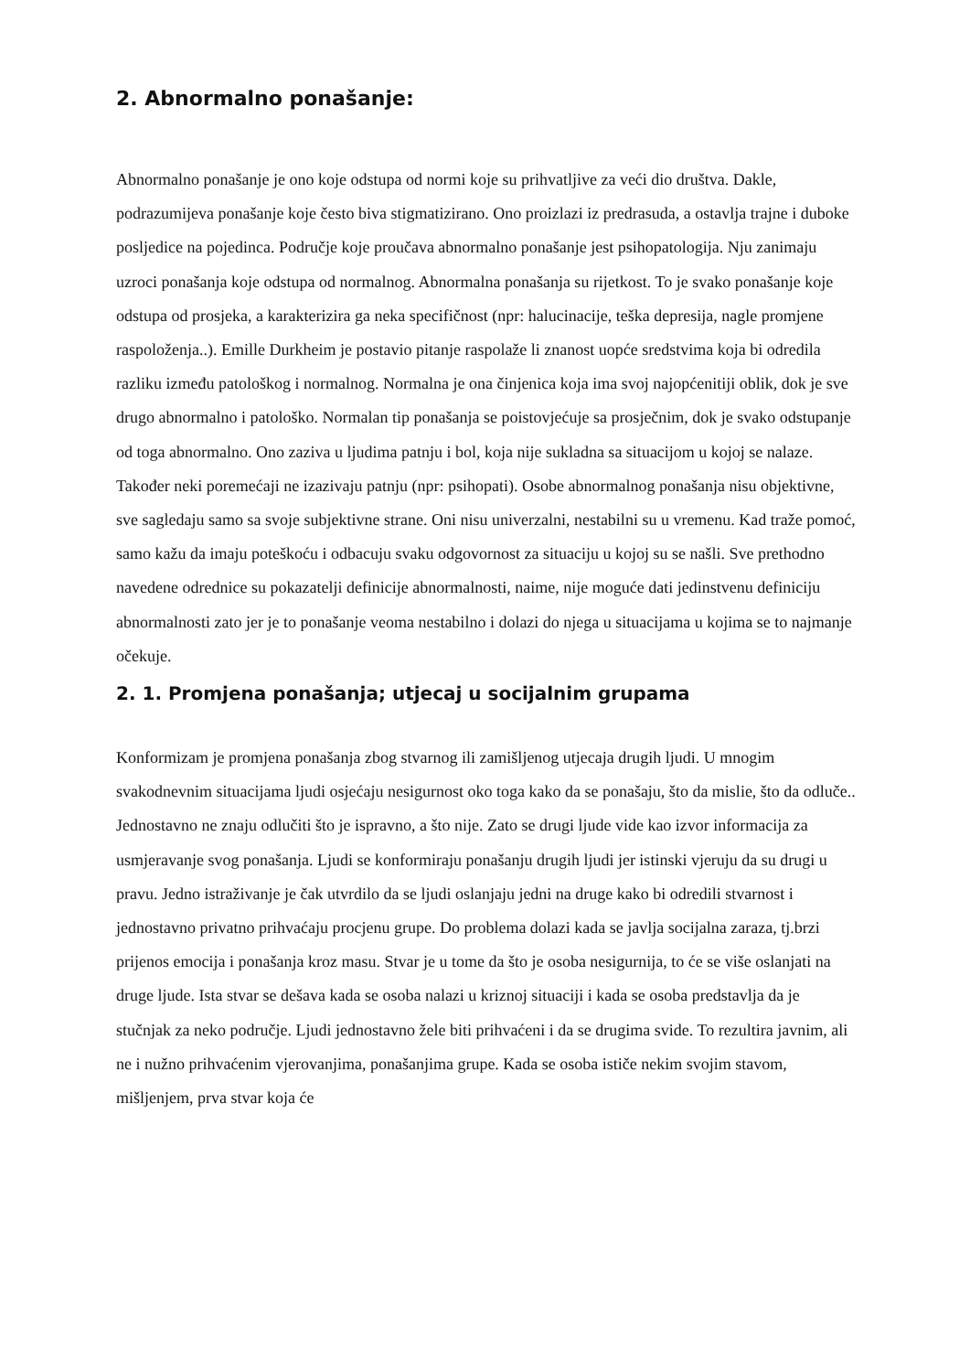2. Abnormalno ponašanje:
Abnormalno ponašanje je ono koje odstupa od normi koje su prihvatljive za veći dio društva. Dakle, podrazumijeva ponašanje koje često biva stigmatizirano. Ono proizlazi iz predrasuda, a ostavlja trajne i duboke posljedice na pojedinca. Područje koje proučava abnormalno ponašanje jest psihopatologija. Nju zanimaju uzroci ponašanja koje odstupa od normalnog. Abnormalna ponašanja su rijetkost. To je svako ponašanje koje odstupa od prosjeka, a karakterizira ga neka specifičnost (npr: halucinacije, teška depresija, nagle promjene raspoloženja..). Emille Durkheim je postavio pitanje raspolaže li znanost uopće sredstvima koja bi odredila razliku između patološkog i normalnog. Normalna je ona činjenica koja ima svoj najopćenitiji oblik, dok je sve drugo abnormalno i patološko. Normalan tip ponašanja se poistovjećuje sa prosječnim, dok je svako odstupanje od toga abnormalno. Ono zaziva u ljudima patnju i bol, koja nije sukladna sa situacijom u kojoj se nalaze. Također neki poremećaji ne izazivaju patnju (npr: psihopati). Osobe abnormalnog ponašanja nisu objektivne, sve sagledaju samo sa svoje subjektivne strane. Oni nisu univerzalni, nestabilni su u vremenu. Kad traže pomoć, samo kažu da imaju poteškoću i odbacuju svaku odgovornost za situaciju u kojoj su se našli. Sve prethodno navedene odrednice su pokazatelji definicije abnormalnosti, naime, nije moguće dati jedinstvenu definiciju abnormalnosti zato jer je to ponašanje veoma nestabilno i dolazi do njega u situacijama u kojima se to najmanje očekuje.
2. 1. Promjena ponašanja; utjecaj u socijalnim grupama
Konformizam je promjena ponašanja zbog stvarnog ili zamišljenog utjecaja drugih ljudi. U mnogim svakodnevnim situacijama ljudi osjećaju nesigurnost oko toga kako da se ponašaju, što da mislie, što da odluče.. Jednostavno ne znaju odlučiti što je ispravno, a što nije. Zato se drugi ljude vide kao izvor informacija za usmjeravanje svog ponašanja. Ljudi se konformiraju ponašanju drugih ljudi jer istinski vjeruju da su drugi u pravu. Jedno istraživanje je čak utvrdilo da se ljudi oslanjaju jedni na druge kako bi odredili stvarnost i jednostavno privatno prihvaćaju procjenu grupe. Do problema dolazi kada se javlja socijalna zaraza, tj.brzi prijenos emocija i ponašanja kroz masu. Stvar je u tome da što je osoba nesigurnija, to će se više oslanjati na druge ljude. Ista stvar se dešava kada se osoba nalazi u kriznoj situaciji i kada se osoba predstavlja da je stučnjak za neko područje. Ljudi jednostavno žele biti prihvaćeni i da se drugima svide. To rezultira javnim, ali ne i nužno prihvaćenim vjerovanjima, ponašanjima grupe. Kada se osoba ističe nekim svojim stavom, mišljenjem, prva stvar koja će